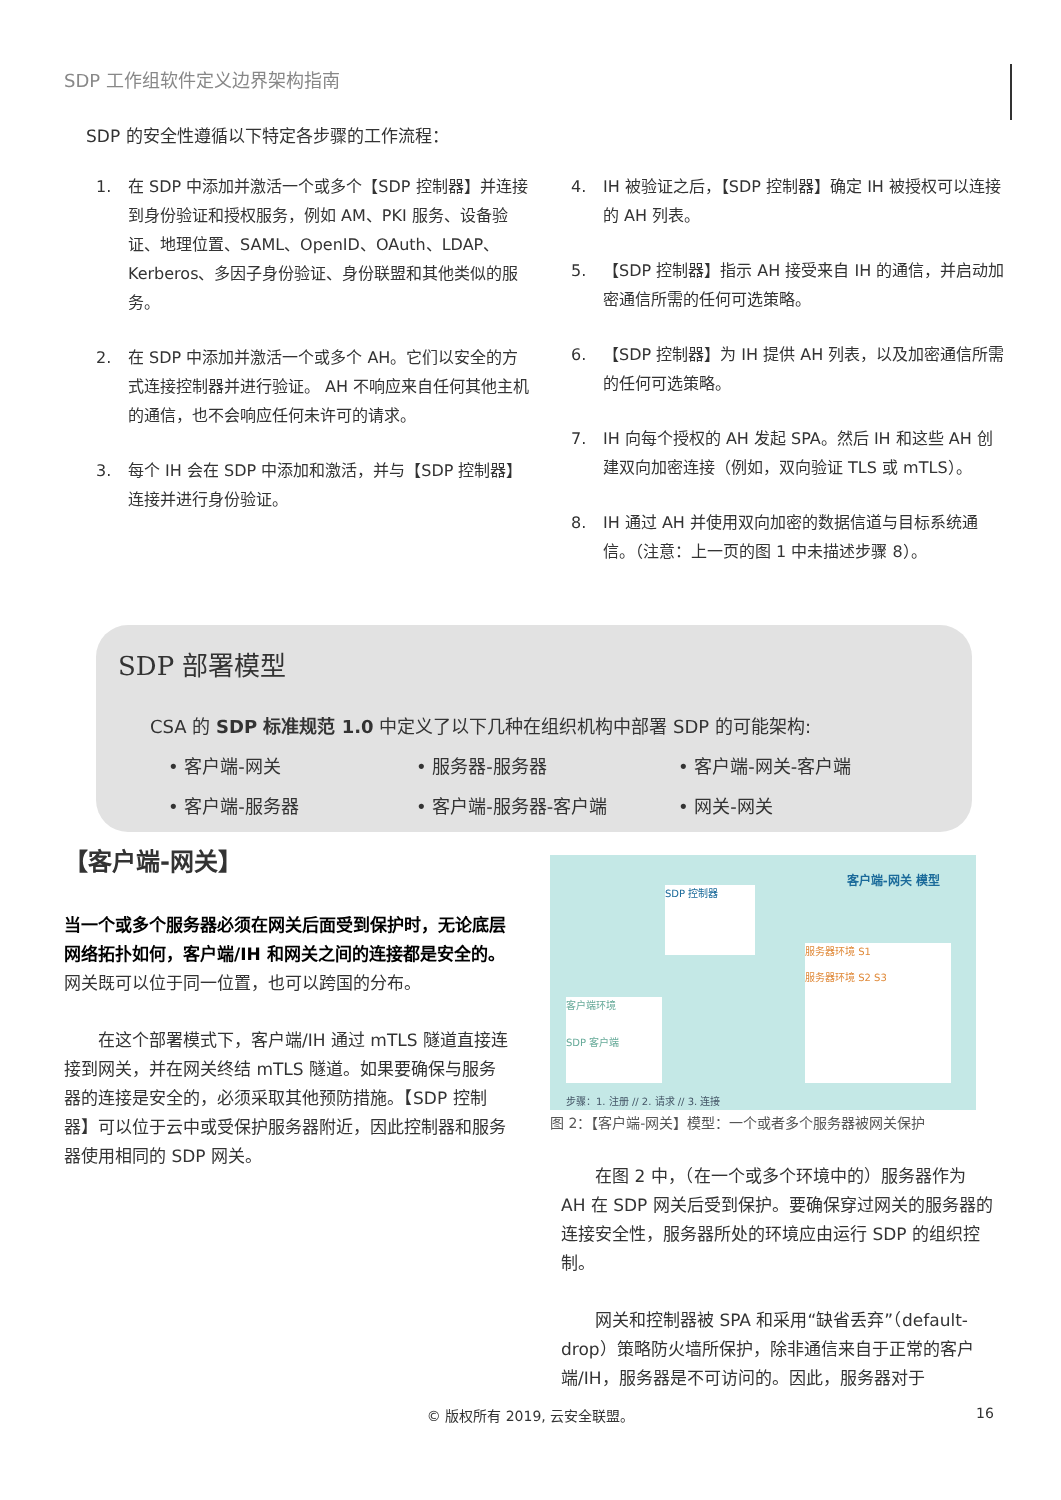SDP 工作组软件定义边界架构指南
SDP 的安全性遵循以下特定各步骤的工作流程：
1. 在 SDP 中添加并激活一个或多个【SDP 控制器】并连接到身份验证和授权服务，例如 AM、PKI 服务、设备验证、地理位置、SAML、OpenID、OAuth、LDAP、Kerberos、多因子身份验证、身份联盟和其他类似的服务。
2. 在 SDP 中添加并激活一个或多个 AH。它们以安全的方式连接控制器并进行验证。 AH 不响应来自任何其他主机的通信，也不会响应任何未许可的请求。
3. 每个 IH 会在 SDP 中添加和激活，并与【SDP 控制器】连接并进行身份验证。
4. IH 被验证之后，【SDP 控制器】确定 IH 被授权可以连接的 AH 列表。
5. 【SDP 控制器】指示 AH 接受来自 IH 的通信，并启动加密通信所需的任何可选策略。
6. 【SDP 控制器】为 IH 提供 AH 列表，以及加密通信所需的任何可选策略。
7. IH 向每个授权的 AH 发起 SPA。然后 IH 和这些 AH 创建双向加密连接（例如，双向验证 TLS 或 mTLS）。
8. IH 通过 AH 并使用双向加密的数据信道与目标系统通信。（注意：上一页的图 1 中未描述步骤 8）。
SDP 部署模型
CSA 的 SDP 标准规范 1.0 中定义了以下几种在组织机构中部署 SDP 的可能架构:
• 客户端-网关
• 服务器-服务器
• 客户端-网关-客户端
• 客户端-服务器
• 客户端-服务器-客户端
• 网关-网关
【客户端-网关】
当一个或多个服务器必须在网关后面受到保护时，无论底层网络拓扑如何，客户端/IH 和网关之间的连接都是安全的。网关既可以位于同一位置，也可以跨国的分布。
在这个部署模式下，客户端/IH 通过 mTLS 隧道直接连接到网关，并在网关终结 mTLS 隧道。如果要确保与服务器的连接是安全的，必须采取其他预防措施。【SDP 控制器】可以位于云中或受保护服务器附近，因此控制器和服务器使用相同的 SDP 网关。
客户端-网关 模型
SDP 控制器
客户端环境
SDP 客户端
服务器环境 S1
服务器环境 S2 S3
步骤：1. 注册 // 2. 请求 // 3. 连接
图 2：【客户端-网关】模型：一个或者多个服务器被网关保护
在图 2 中，（在一个或多个环境中的）服务器作为 AH 在 SDP 网关后受到保护。要确保穿过网关的服务器的连接安全性，服务器所处的环境应由运行 SDP 的组织控制。
网关和控制器被 SPA 和采用“缺省丢弃”（default-drop）策略防火墙所保护，除非通信来自于正常的客户端/IH，服务器是不可访问的。因此，服务器对于
© 版权所有 2019, 云安全联盟。 16